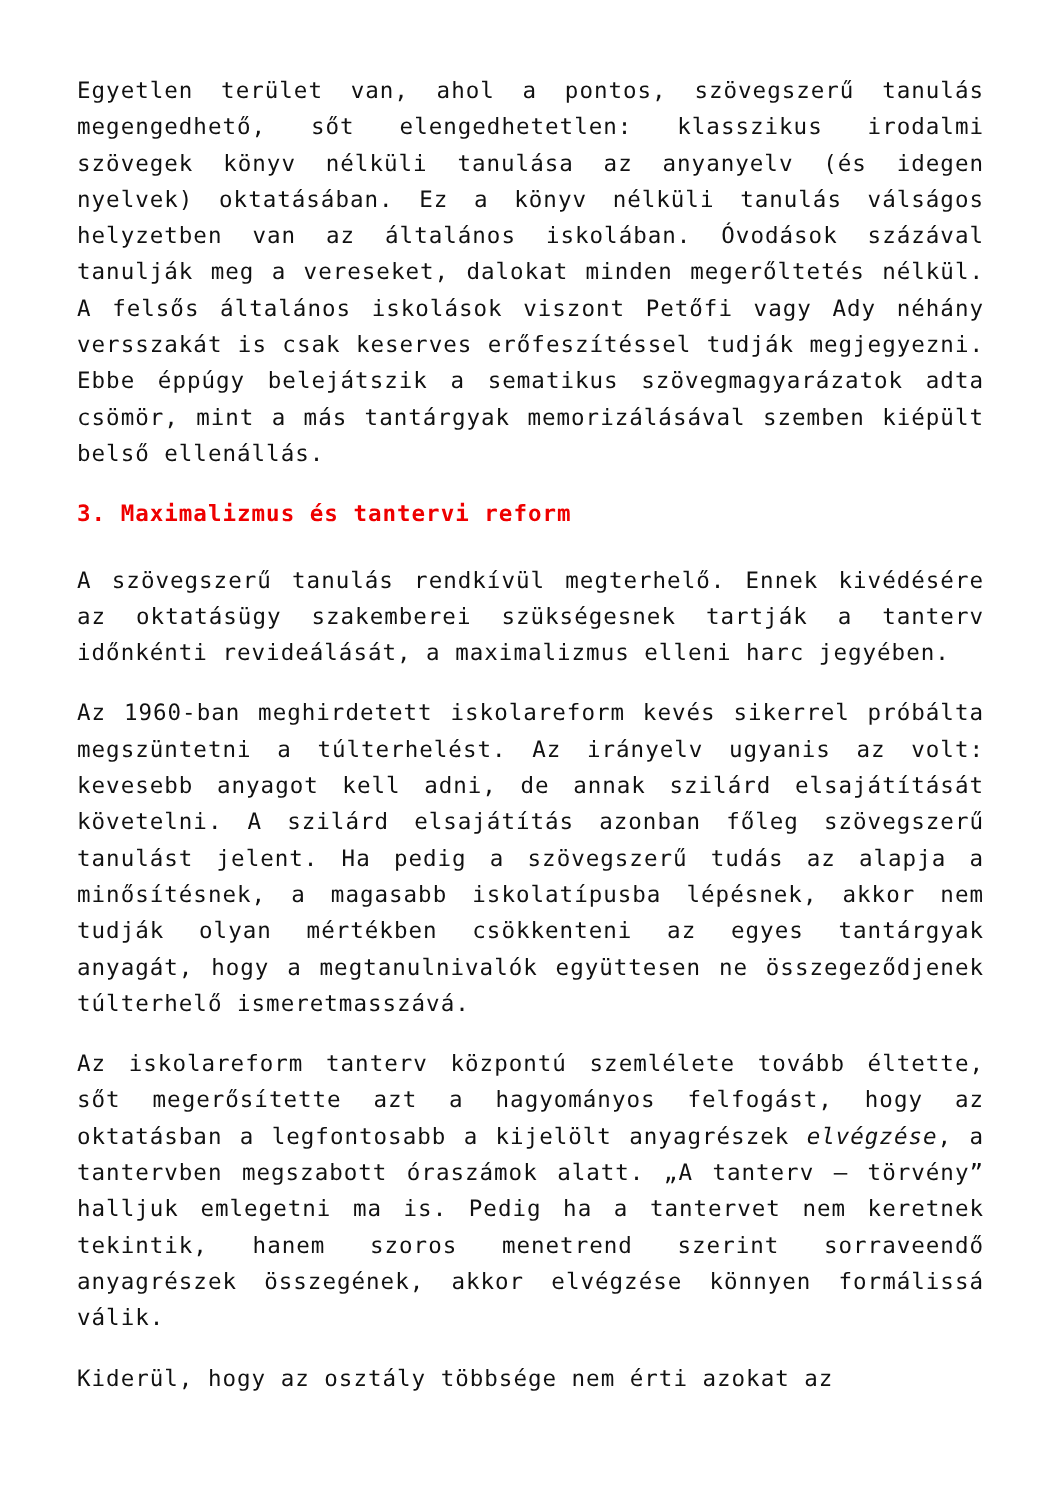Egyetlen terület van, ahol a pontos, szövegszerű tanulás megengedhető, sőt elengedhetetlen: klasszikus irodalmi szövegek könyv nélküli tanulása az anyanyelv (és idegen nyelvek) oktatásában. Ez a könyv nélküli tanulás válságos helyzetben van az általános iskolában. Óvodások százával tanulják meg a vereseket, dalokat minden megerőltetés nélkül. A felsős általános iskolások viszont Petőfi vagy Ady néhány versszakát is csak keserves erőfeszítéssel tudják megjegyezni. Ebbe éppúgy belejátszik a sematikus szövegmagyarázatok adta csömör, mint a más tantárgyak memorizálásával szemben kiépült belső ellenállás.
3. Maximalizmus és tantervi reform
A szövegszerű tanulás rendkívül megterhelő. Ennek kivédésére az oktatásügy szakemberei szükségesnek tartják a tanterv időnkénti revideálását, a maximalizmus elleni harc jegyében.
Az 1960-ban meghirdetett iskolareform kevés sikerrel próbálta megszüntetni a túlterhelést. Az irányelv ugyanis az volt: kevesebb anyagot kell adni, de annak szilárd elsajátítását követelni. A szilárd elsajátítás azonban főleg szövegszerű tanulást jelent. Ha pedig a szövegszerű tudás az alapja a minősítésnek, a magasabb iskolatípusba lépésnek, akkor nem tudják olyan mértékben csökkenteni az egyes tantárgyak anyagát, hogy a megtanulnivalók együttesen ne összegeződjenek túlterhelő ismeretmasszává.
Az iskolareform tanterv központú szemlélete tovább éltette, sőt megerősítette azt a hagyományos felfogást, hogy az oktatásban a legfontosabb a kijelölt anyagrészek elvégzése, a tantervben megszabott óraszámok alatt. „A tanterv – törvény” halljuk emlegetni ma is. Pedig ha a tantervet nem keretnek tekintik, hanem szoros menetrend szerint sorraveendő anyagrészek összegének, akkor elvégzése könnyen formálissá válik.
Kiderül, hogy az osztály többsége nem érti azokat az